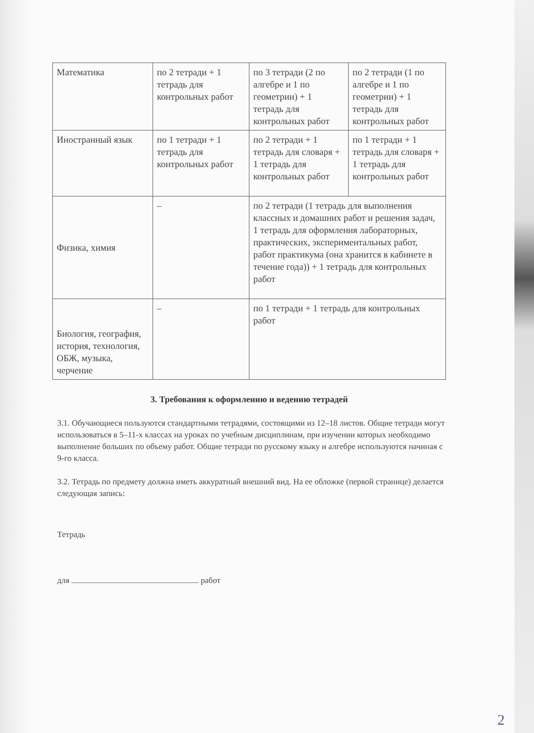| Математика | по 2 тетради + 1 тетрадь для контрольных работ | по 3 тетради (2 по алгебре и 1 по геометрии) + 1 тетрадь для контрольных работ | по 2 тетради (1 по алгебре и 1 по геометрии) + 1 тетрадь для контрольных работ |
| Иностранный язык | по 1 тетради + 1 тетрадь для контрольных работ | по 2 тетради + 1 тетрадь для словаря + 1 тетрадь для контрольных работ | по 1 тетради + 1 тетрадь для словаря + 1 тетрадь для контрольных работ |
| Физика, химия | – | по 2 тетради (1 тетрадь для выполнения классных и домашних работ и решения задач, 1 тетрадь для оформления лабораторных, практических, экспериментальных работ, работ практикума (она хранится в кабинете в течение года)) + 1 тетрадь для контрольных работ | |
| Биология, география, история, технология, ОБЖ, музыка, черчение | – | по 1 тетради + 1 тетрадь для контрольных работ | |
3. Требования к оформлению и ведению тетрадей
3.1. Обучающиеся пользуются стандартными тетрадями, состоящими из 12–18 листов. Общие тетради могут использоваться в 5–11-х классах на уроках по учебным дисциплинам, при изучении которых необходимо выполнение больших по объему работ. Общие тетради по русскому языку и алгебре используются начиная с 9-го класса.
3.2. Тетрадь по предмету должна иметь аккуратный внешний вид. На ее обложке (первой странице) делается следующая запись:
Тетрадь
для работ
2